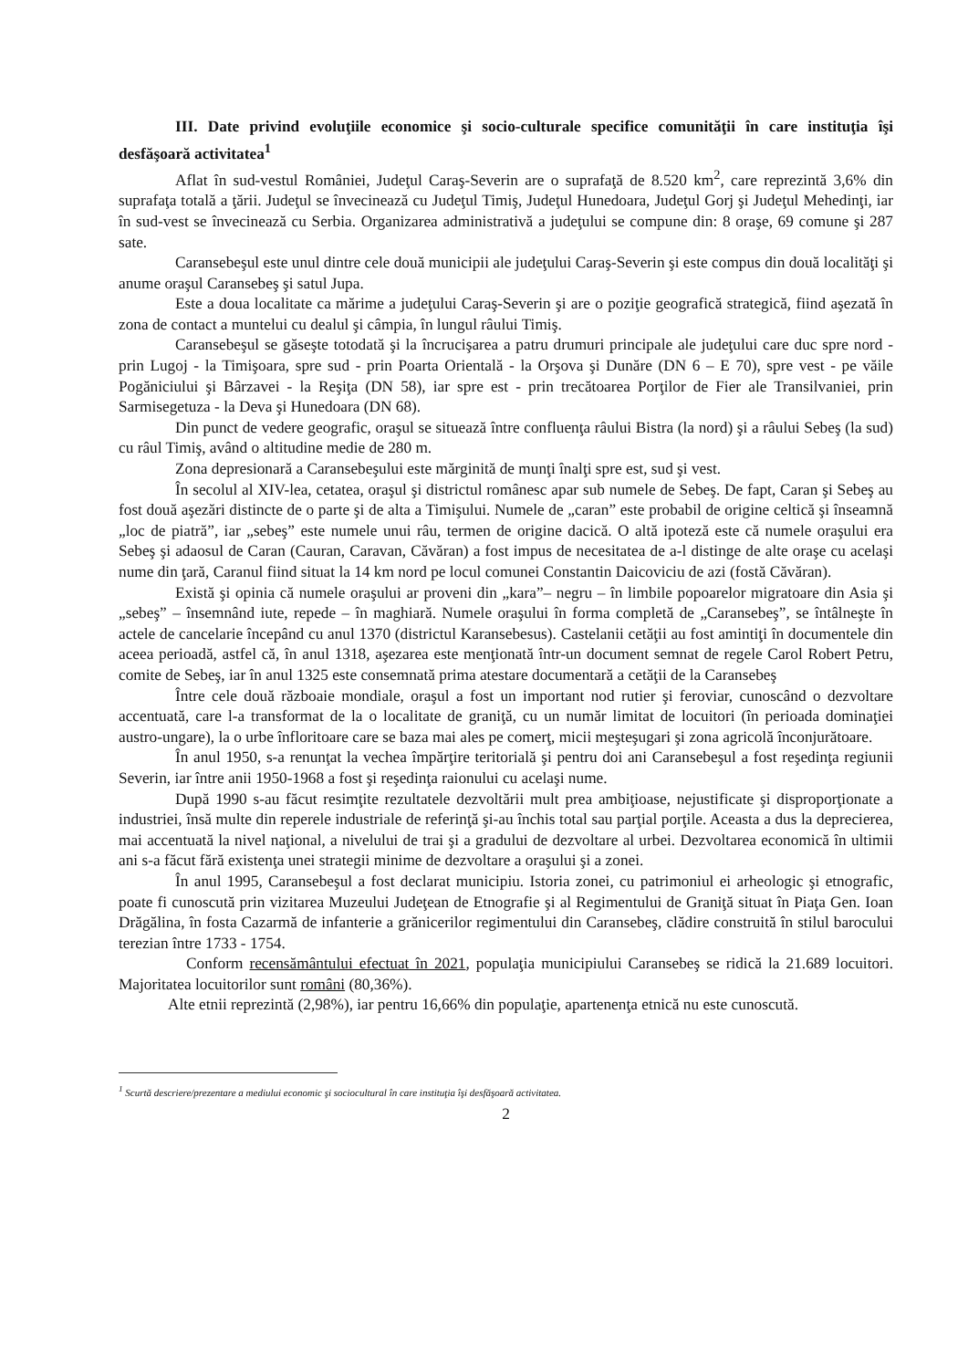III. Date privind evoluţiile economice şi socio-culturale specifice comunităţii în care instituţia îşi desfăşoară activitatea<sup>1</sup>
Aflat în sud-vestul României, Judeţul Caraş-Severin are o suprafaţă de 8.520 km<sup>2</sup>, care reprezintă 3,6% din suprafaţa totală a ţării. Judeţul se învecinează cu Judeţul Timiş, Judeţul Hunedoara, Judeţul Gorj şi Judeţul Mehedinţi, iar în sud-vest se învecinează cu Serbia. Organizarea administrativă a judeţului se compune din: 8 oraşe, 69 comune şi 287 sate.
Caransebeşul este unul dintre cele două municipii ale judeţului Caraş-Severin şi este compus din două localităţi şi anume oraşul Caransebeş şi satul Jupa.
Este a doua localitate ca mărime a judeţului Caraş-Severin şi are o poziţie geografică strategică, fiind aşezată în zona de contact a muntelui cu dealul şi câmpia, în lungul râului Timiş.
Caransebeşul se găseşte totodată şi la încrucişarea a patru drumuri principale ale judeţului care duc spre nord - prin Lugoj - la Timişoara, spre sud - prin Poarta Orientală - la Orşova şi Dunăre (DN 6 – E 70), spre vest - pe văile Pogăniciului şi Bârzavei - la Reşiţa (DN 58), iar spre est - prin trecătoarea Porţilor de Fier ale Transilvaniei, prin Sarmisegetuza - la Deva şi Hunedoara (DN 68).
Din punct de vedere geografic, oraşul se situează între confluenţa râului Bistra (la nord) şi a râului Sebeş (la sud) cu râul Timiş, având o altitudine medie de 280 m.
Zona depresionară a Caransebeşului este mărginită de munţi înalţi spre est, sud şi vest.
În secolul al XIV-lea, cetatea, oraşul şi districtul românesc apar sub numele de Sebeş. De fapt, Caran şi Sebeş au fost două aşezări distincte de o parte şi de alta a Timişului. Numele de „caran” este probabil de origine celtică şi înseamnă „loc de piatră”, iar „sebeş” este numele unui râu, termen de origine dacică. O altă ipoteză este că numele oraşului era Sebeş şi adaosul de Caran (Cauran, Caravan, Căvăran) a fost impus de necesitatea de a-l distinge de alte oraşe cu acelaşi nume din ţară, Caranul fiind situat la 14 km nord pe locul comunei Constantin Daicoviciu de azi (fostă Căvăran).
Există şi opinia că numele oraşului ar proveni din „kara”– negru – în limbile popoarelor migratoare din Asia şi „sebeş” – însemnând iute, repede – în maghiară. Numele oraşului în forma completă de „Caransebeş”, se întâlneşte în actele de cancelarie începând cu anul 1370 (districtul Karansebesus). Castelanii cetăţii au fost amintiţi în documentele din aceea perioadă, astfel că, în anul 1318, aşezarea este menţionată într-un document semnat de regele Carol Robert Petru, comite de Sebeş, iar în anul 1325 este consemnată prima atestare documentară a cetăţii de la Caransebeş
Între cele două războaie mondiale, oraşul a fost un important nod rutier şi feroviar, cunoscând o dezvoltare accentuată, care l-a transformat de la o localitate de graniţă, cu un număr limitat de locuitori (în perioada dominaţiei austro-ungare), la o urbe înfloritoare care se baza mai ales pe comerţ, micii meşteşugari şi zona agricolă înconjurătoare.
În anul 1950, s-a renunţat la vechea împărţire teritorială şi pentru doi ani Caransebeşul a fost reşedinţa regiunii Severin, iar între anii 1950-1968 a fost şi reşedinţa raionului cu acelaşi nume.
După 1990 s-au făcut resimţite rezultatele dezvoltării mult prea ambiţioase, nejustificate şi disproporţionate a industriei, însă multe din reperele industriale de referinţă şi-au închis total sau parţial porţile. Aceasta a dus la deprecierea, mai accentuată la nivel naţional, a nivelului de trai şi a gradului de dezvoltare al urbei. Dezvoltarea economică în ultimii ani s-a făcut fără existenţa unei strategii minime de dezvoltare a oraşului şi a zonei.
În anul 1995, Caransebeşul a fost declarat municipiu. Istoria zonei, cu patrimoniul ei arheologic şi etnografic, poate fi cunoscută prin vizitarea Muzeului Judeţean de Etnografie şi al Regimentului de Graniţă situat în Piaţa Gen. Ioan Drăgălina, în fosta Cazarmă de infanterie a grănicerilor regimentului din Caransebeş, clădire construită în stilul barocului terezian între 1733 - 1754.
Conform recensământului efectuat în 2021, populaţia municipiului Caransebeş se ridică la 21.689 locuitori. Majoritatea locuitorilor sunt români (80,36%).
Alte etnii reprezintă (2,98%), iar pentru 16,66% din populaţie, apartenenţa etnică nu este cunoscută.
<sup>1</sup> Scurtă descriere/prezentare a mediului economic şi sociocultural în care instituţia îşi desfăşoară activitatea.
2